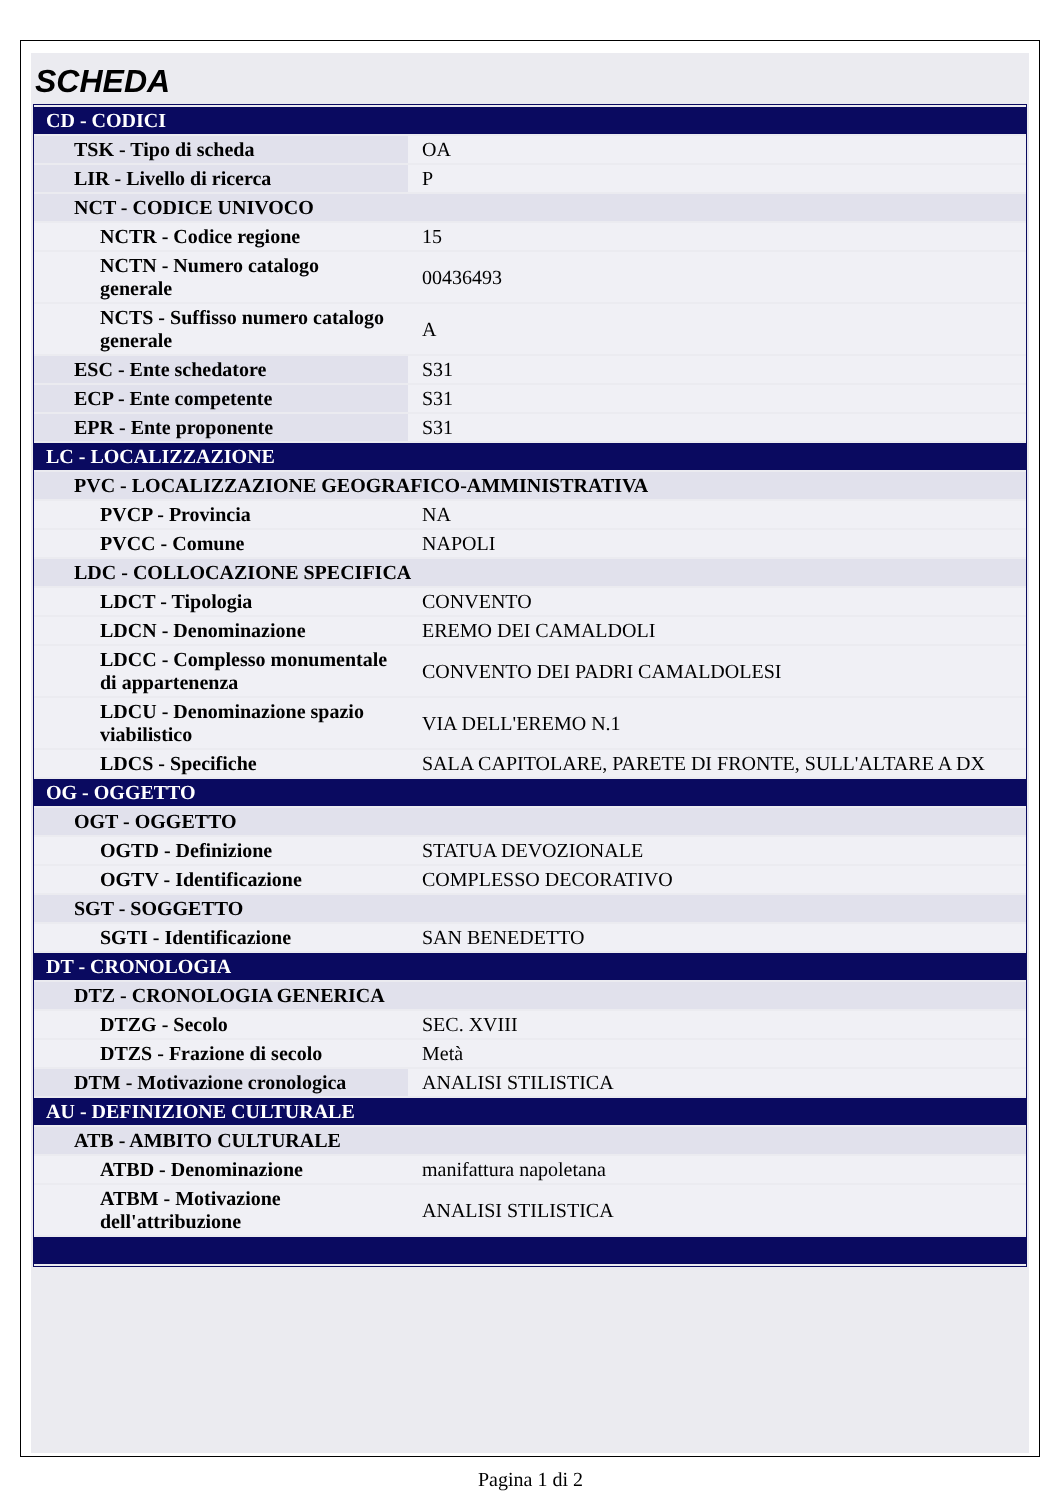SCHEDA
| CD - CODICI | |
| TSK - Tipo di scheda | OA |
| LIR - Livello di ricerca | P |
| NCT - CODICE UNIVOCO | |
| NCTR - Codice regione | 15 |
| NCTN - Numero catalogo generale | 00436493 |
| NCTS - Suffisso numero catalogo generale | A |
| ESC - Ente schedatore | S31 |
| ECP - Ente competente | S31 |
| EPR - Ente proponente | S31 |
| LC - LOCALIZZAZIONE | |
| PVC - LOCALIZZAZIONE GEOGRAFICO-AMMINISTRATIVA | |
| PVCP - Provincia | NA |
| PVCC - Comune | NAPOLI |
| LDC - COLLOCAZIONE SPECIFICA | |
| LDCT - Tipologia | CONVENTO |
| LDCN - Denominazione | EREMO DEI CAMALDOLI |
| LDCC - Complesso monumentale di appartenenza | CONVENTO DEI PADRI CAMALDOLESI |
| LDCU - Denominazione spazio viabilistico | VIA DELL'EREMO N.1 |
| LDCS - Specifiche | SALA CAPITOLARE, PARETE DI FRONTE, SULL'ALTARE A DX |
| OG - OGGETTO | |
| OGT - OGGETTO | |
| OGTD - Definizione | STATUA DEVOZIONALE |
| OGTV - Identificazione | COMPLESSO DECORATIVO |
| SGT - SOGGETTO | |
| SGTI - Identificazione | SAN BENEDETTO |
| DT - CRONOLOGIA | |
| DTZ - CRONOLOGIA GENERICA | |
| DTZG - Secolo | SEC. XVIII |
| DTZS - Frazione di secolo | Metà |
| DTM - Motivazione cronologica | ANALISI STILISTICA |
| AU - DEFINIZIONE CULTURALE | |
| ATB - AMBITO CULTURALE | |
| ATBD - Denominazione | manifattura napoletana |
| ATBM - Motivazione dell'attribuzione | ANALISI STILISTICA |
Pagina 1 di 2